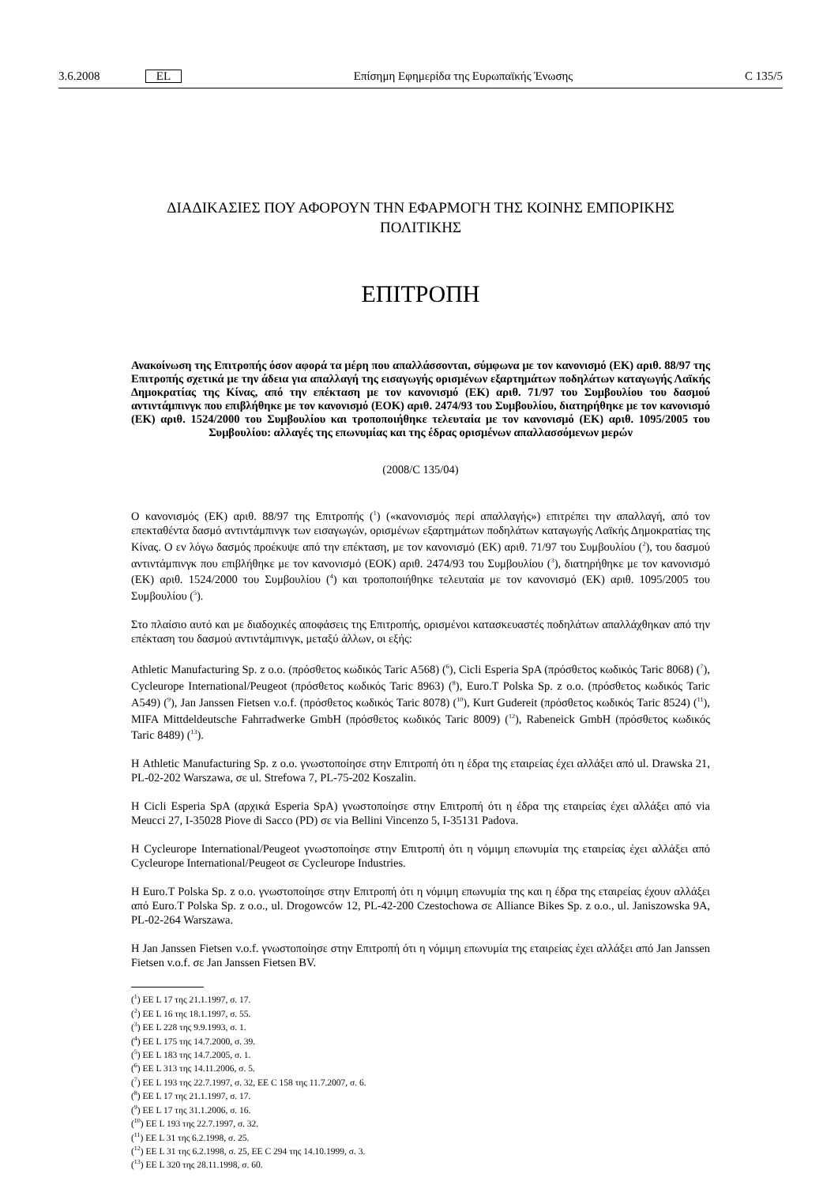3.6.2008 EL Επίσημη Εφημερίδα της Ευρωπαϊκής Ένωσης C 135/5
ΔΙΑΔΙΚΑΣΙΕΣ ΠΟΥ ΑΦΟΡΟΥΝ ΤΗΝ ΕΦΑΡΜΟΓΗ ΤΗΣ ΚΟΙΝΗΣ ΕΜΠΟΡΙΚΗΣ ΠΟΛΙΤΙΚΗΣ
ΕΠΙΤΡΟΠΗ
Ανακοίνωση της Επιτροπής όσον αφορά τα μέρη που απαλλάσσονται, σύμφωνα με τον κανονισμό (ΕΚ) αριθ. 88/97 της Επιτροπής σχετικά με την άδεια για απαλλαγή της εισαγωγής ορισμένων εξαρτημάτων ποδηλάτων καταγωγής Λαϊκής Δημοκρατίας της Κίνας, από την επέκταση με τον κανονισμό (ΕΚ) αριθ. 71/97 του Συμβουλίου του δασμού αντιντάμπινγκ που επιβλήθηκε με τον κανονισμό (ΕΟΚ) αριθ. 2474/93 του Συμβουλίου, διατηρήθηκε με τον κανονισμό (ΕΚ) αριθ. 1524/2000 του Συμβουλίου και τροποποιήθηκε τελευταία με τον κανονισμό (ΕΚ) αριθ. 1095/2005 του Συμβουλίου: αλλαγές της επωνυμίας και της έδρας ορισμένων απαλλασσόμενων μερών
(2008/C 135/04)
Ο κανονισμός (ΕΚ) αριθ. 88/97 της Επιτροπής (<sup>1</sup>) («κανονισμός περί απαλλαγής») επιτρέπει την απαλλαγή, από τον επεκταθέντα δασμό αντιντάμπινγκ των εισαγωγών, ορισμένων εξαρτημάτων ποδηλάτων καταγωγής Λαϊκής Δημοκρατίας της Κίνας. Ο εν λόγω δασμός προέκυψε από την επέκταση, με τον κανονισμό (ΕΚ) αριθ. 71/97 του Συμβουλίου (<sup>2</sup>), του δασμού αντιντάμπινγκ που επιβλήθηκε με τον κανονισμό (ΕΟΚ) αριθ. 2474/93 του Συμβουλίου (<sup>3</sup>), διατηρήθηκε με τον κανονισμό (ΕΚ) αριθ. 1524/2000 του Συμβουλίου (<sup>4</sup>) και τροποποιήθηκε τελευταία με τον κανονισμό (ΕΚ) αριθ. 1095/2005 του Συμβουλίου (<sup>5</sup>).
Στο πλαίσιο αυτό και με διαδοχικές αποφάσεις της Επιτροπής, ορισμένοι κατασκευαστές ποδηλάτων απαλλάχθηκαν από την επέκταση του δασμού αντιντάμπινγκ, μεταξύ άλλων, οι εξής:
Athletic Manufacturing Sp. z o.o. (πρόσθετος κωδικός Taric A568) (<sup>6</sup>), Cicli Esperia SpA (πρόσθετος κωδικός Taric 8068) (<sup>7</sup>), Cycleurope International/Peugeot (πρόσθετος κωδικός Taric 8963) (<sup>8</sup>), Euro.T Polska Sp. z o.o. (πρόσθετος κωδικός Taric A549) (<sup>9</sup>), Jan Janssen Fietsen v.o.f. (πρόσθετος κωδικός Taric 8078) (<sup>10</sup>), Kurt Gudereit (πρόσθετος κωδικός Taric 8524) (<sup>11</sup>), MIFA Mittdeldeutsche Fahrradwerke GmbH (πρόσθετος κωδικός Taric 8009) (<sup>12</sup>), Rabeneick GmbH (πρόσθετος κωδικός Taric 8489) (<sup>13</sup>).
Η Athletic Manufacturing Sp. z o.o. γνωστοποίησε στην Επιτροπή ότι η έδρα της εταιρείας έχει αλλάξει από ul. Drawska 21, PL-02-202 Warszawa, σε ul. Strefowa 7, PL-75-202 Koszalin.
Η Cicli Esperia SpA (αρχικά Esperia SpA) γνωστοποίησε στην Επιτροπή ότι η έδρα της εταιρείας έχει αλλάξει από via Meucci 27, I-35028 Piove di Sacco (PD) σε via Bellini Vincenzo 5, I-35131 Padova.
Η Cycleurope International/Peugeot γνωστοποίησε στην Επιτροπή ότι η νόμιμη επωνυμία της εταιρείας έχει αλλάξει από Cycleurope International/Peugeot σε Cycleurope Industries.
Η Euro.T Polska Sp. z o.o. γνωστοποίησε στην Επιτροπή ότι η νόμιμη επωνυμία της και η έδρα της εταιρείας έχουν αλλάξει από Euro.T Polska Sp. z o.o., ul. Drogowców 12, PL-42-200 Czestochowa σε Alliance Bikes Sp. z o.o., ul. Janiszowska 9A, PL-02-264 Warszawa.
Η Jan Janssen Fietsen v.o.f. γνωστοποίησε στην Επιτροπή ότι η νόμιμη επωνυμία της εταιρείας έχει αλλάξει από Jan Janssen Fietsen v.o.f. σε Jan Janssen Fietsen BV.
(<sup>1</sup>) ΕΕ L 17 της 21.1.1997, σ. 17.
(<sup>2</sup>) ΕΕ L 16 της 18.1.1997, σ. 55.
(<sup>3</sup>) ΕΕ L 228 της 9.9.1993, σ. 1.
(<sup>4</sup>) ΕΕ L 175 της 14.7.2000, σ. 39.
(<sup>5</sup>) ΕΕ L 183 της 14.7.2005, σ. 1.
(<sup>6</sup>) ΕΕ L 313 της 14.11.2006, σ. 5.
(<sup>7</sup>) ΕΕ L 193 της 22.7.1997, σ. 32, ΕΕ C 158 της 11.7.2007, σ. 6.
(<sup>8</sup>) ΕΕ L 17 της 21.1.1997, σ. 17.
(<sup>9</sup>) ΕΕ L 17 της 31.1.2006, σ. 16.
(<sup>10</sup>) ΕΕ L 193 της 22.7.1997, σ. 32.
(<sup>11</sup>) ΕΕ L 31 της 6.2.1998, σ. 25.
(<sup>12</sup>) ΕΕ L 31 της 6.2.1998, σ. 25, ΕΕ C 294 της 14.10.1999, σ. 3.
(<sup>13</sup>) ΕΕ L 320 της 28.11.1998, σ. 60.